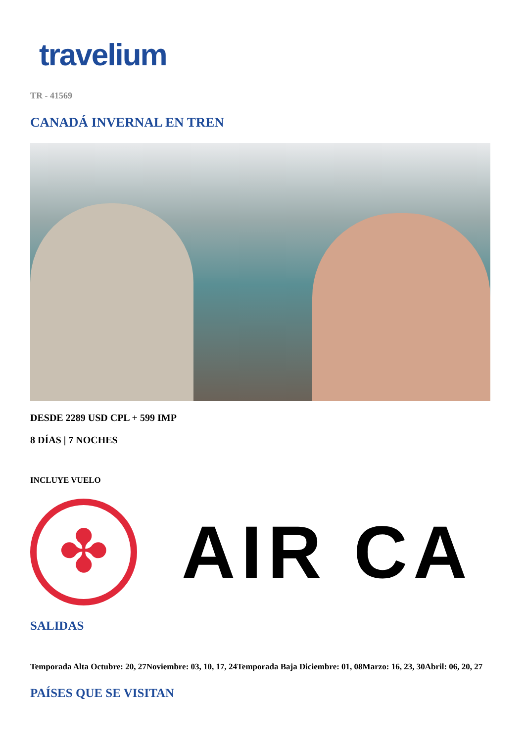travelium
TR - 41569
CANADÁ INVERNAL EN TREN
DESDE 2289 USD CPL + 599 IMP
8 DÍAS | 7 NOCHES
INCLUYE VUELO
✤
AIR CA
SALIDAS
Temporada Alta Octubre: 20, 27Noviembre: 03, 10, 17, 24Temporada Baja Diciembre: 01, 08Marzo: 16, 23, 30Abril: 06, 20, 27
PAÍSES QUE SE VISITAN